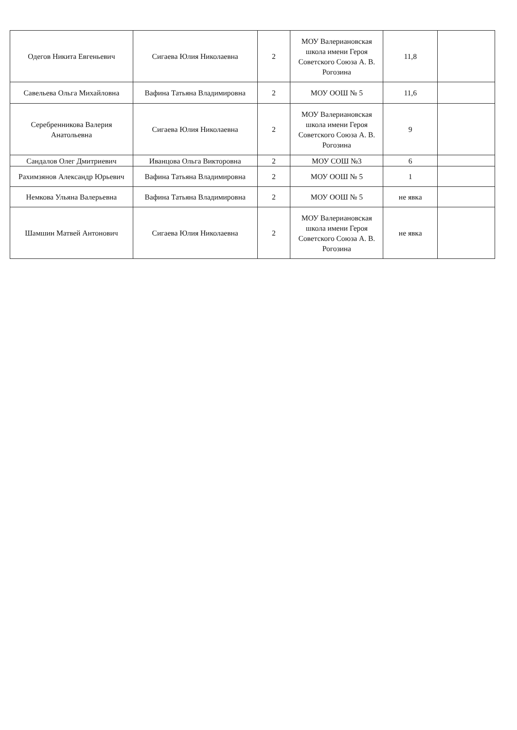| Одегов Никита Евгеньевич | Сигаева Юлия Николаевна | 2 | МОУ Валериановская школа имени Героя Советского Союза А. В. Рогозина | 11,8 | |
| Савельева Ольга Михайловна | Вафина Татьяна Владимировна | 2 | МОУ ООШ № 5 | 11,6 | |
| Серебренникова Валерия Анатольевна | Сигаева Юлия Николаевна | 2 | МОУ Валериановская школа имени Героя Советского Союза А. В. Рогозина | 9 | |
| Сандалов Олег Дмитриевич | Иванцова Ольга Викторовна | 2 | МОУ СОШ №3 | 6 | |
| Рахимзянов Александр Юрьевич | Вафина Татьяна Владимировна | 2 | МОУ ООШ № 5 | 1 | |
| Немкова Ульяна Валерьевна | Вафина Татьяна Владимировна | 2 | МОУ ООШ № 5 | не явка | |
| Шамшин Матвей Антонович | Сигаева Юлия Николаевна | 2 | МОУ Валериановская школа имени Героя Советского Союза А. В. Рогозина | не явка | |